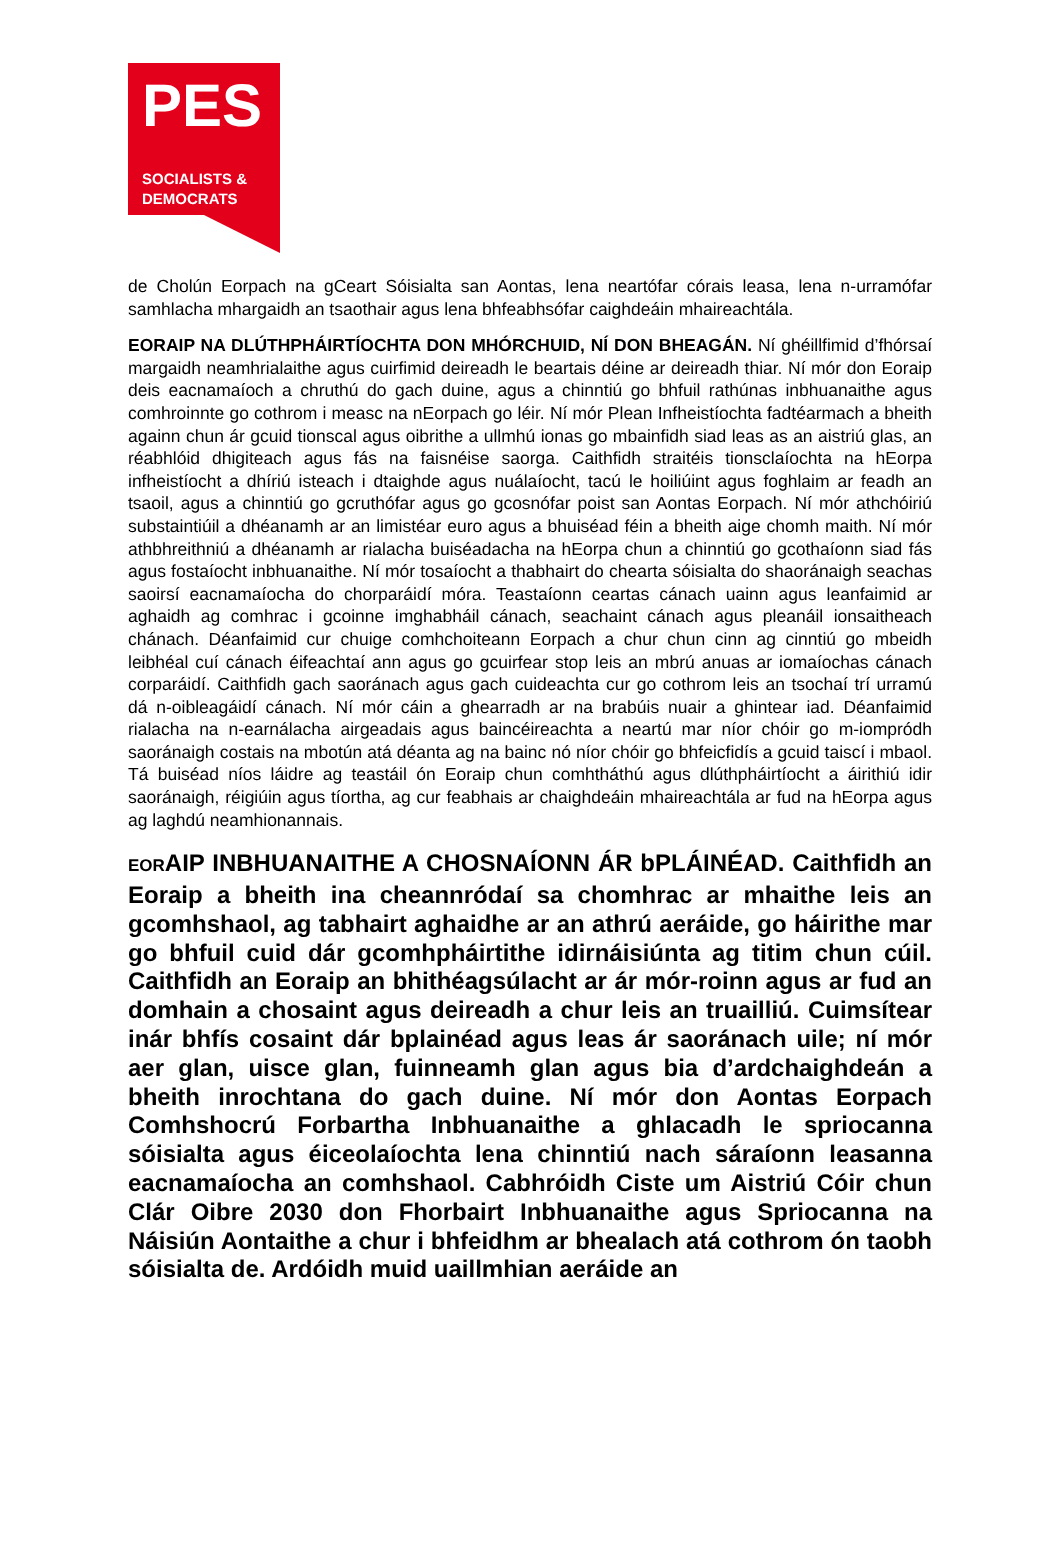PES
SOCIALISTS &
DEMOCRATS
de Cholún Eorpach na gCeart Sóisialta san Aontas, lena neartófar córais leasa, lena n-urramófar samhlacha mhargaidh an tsaothair agus lena bhfeabhsófar caighdeáin mhaireachtála.
EORAIP NA DLÚTHPHÁIRTÍOCHTA DON MHÓRCHUID, NÍ DON BHEAGÁN. Ní ghéillfimid d’fhórsaí margaidh neamhrialaithe agus cuirfimid deireadh le beartais déine ar deireadh thiar. Ní mór don Eoraip deis eacnamaíoch a chruthú do gach duine, agus a chinntiú go bhfuil rathúnas inbhuanaithe agus comhroinnte go cothrom i measc na nEorpach go léir. Ní mór Plean Infheistíochta fadtéarmach a bheith againn chun ár gcuid tionscal agus oibrithe a ullmhú ionas go mbainfidh siad leas as an aistriú glas, an réabhlóid dhigiteach agus fás na faisnéise saorga. Caithfidh straitéis tionsclaíochta na hEorpa infheistíocht a dhíriú isteach i dtaighde agus nuálaíocht, tacú le hoiliúint agus foghlaim ar feadh an tsaoil, agus a chinntiú go gcruthófar agus go gcosnófar poist san Aontas Eorpach. Ní mór athchóiriú substaintiúil a dhéanamh ar an limistéar euro agus a bhuiséad féin a bheith aige chomh maith. Ní mór athbhreithniú a dhéanamh ar rialacha buiséadacha na hEorpa chun a chinntiú go gcothaíonn siad fás agus fostaíocht inbhuanaithe. Ní mór tosaíocht a thabhairt do chearta sóisialta do shaoránaigh seachas saoirsí eacnamaíocha do chorparáidí móra. Teastaíonn ceartas cánach uainn agus leanfaimid ar aghaidh ag comhrac i gcoinne imghabháil cánach, seachaint cánach agus pleanáil ionsaitheach chánach. Déanfaimid cur chuige comhchoiteann Eorpach a chur chun cinn ag cinntiú go mbeidh leibhéal cuí cánach éifeachtaí ann agus go gcuirfear stop leis an mbrú anuas ar iomaíochas cánach corparáidí. Caithfidh gach saoránach agus gach cuideachta cur go cothrom leis an tsochaí trí urramú dá n-oibleagáidí cánach. Ní mór cáin a ghearradh ar na brabúis nuair a ghintear iad. Déanfaimid rialacha na n-earnálacha airgeadais agus baincéireachta a neartú mar níor chóir go m-iompródh saoránaigh costais na mbotún atá déanta ag na bainc nó níor chóir go bhfeicfidís a gcuid taiscí i mbaol. Tá buiséad níos láidre ag teastáil ón Eoraip chun comhtháthú agus dlúthpháirtíocht a áirithiú idir saoránaigh, réigiúin agus tíortha, ag cur feabhais ar chaighdeáin mhaireachtála ar fud na hEorpa agus ag laghdú neamhionannais.
EORAIP INBHUANAITHE A CHOSNAÍONN ÁR bPLÁINÉAD. Caithfidh an Eoraip a bheith ina cheannródaí sa chomhrac ar mhaithe leis an gcomhshaol, ag tabhairt aghaidhe ar an athrú aeráide, go háirithe mar go bhfuil cuid dár gcomhpháirtithe idirnáisiúnta ag titim chun cúil. Caithfidh an Eoraip an bhithéagsúlacht ar ár mór-roinn agus ar fud an domhain a chosaint agus deireadh a chur leis an truailliú. Cuimsítear inár bhfís cosaint dár bplainéad agus leas ár saoránach uile; ní mór aer glan, uisce glan, fuinneamh glan agus bia d’ardchaighdeán a bheith inrochtana do gach duine. Ní mór don Aontas Eorpach Comhshocrú Forbartha Inbhuanaithe a ghlacadh le spriocanna sóisialta agus éiceolaíochta lena chinntiú nach sáraíonn leasanna eacnamaíocha an comhshaol. Cabhróidh Ciste um Aistriú Cóir chun Clár Oibre 2030 don Fhorbairt Inbhuanaithe agus Spriocanna na Náisiún Aontaithe a chur i bhfeidhm ar bhealach atá cothrom ón taobh sóisialta de. Ardóidh muid uaillmhian aeráide an